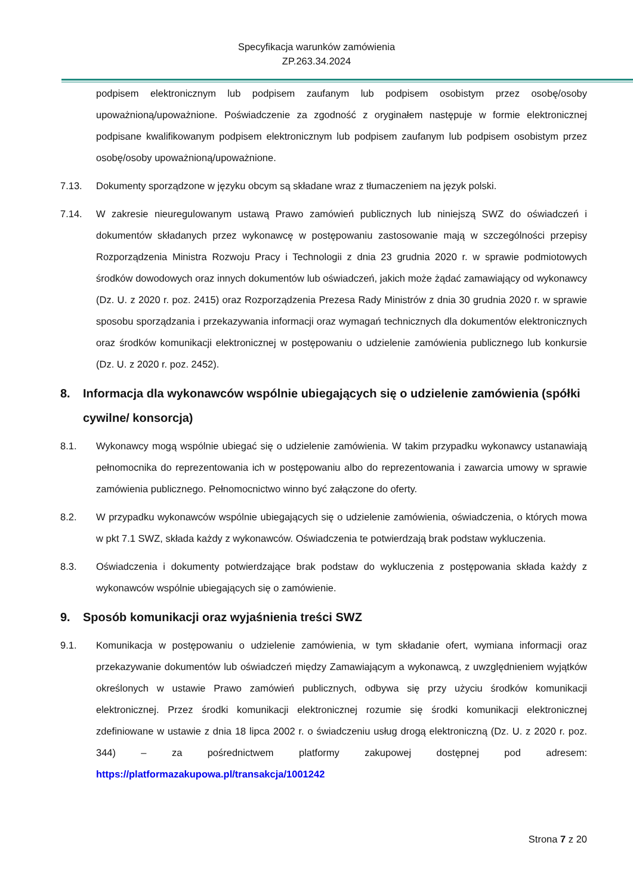Specyfikacja warunków zamówienia
ZP.263.34.2024
podpisem elektronicznym lub podpisem zaufanym lub podpisem osobistym przez osobę/osoby upoważnioną/upoważnione. Poświadczenie za zgodność z oryginałem następuje w formie elektronicznej podpisane kwalifikowanym podpisem elektronicznym lub podpisem zaufanym lub podpisem osobistym przez osobę/osoby upoważnioną/upoważnione.
7.13. Dokumenty sporządzone w języku obcym są składane wraz z tłumaczeniem na język polski.
7.14. W zakresie nieuregulowanym ustawą Prawo zamówień publicznych lub niniejszą SWZ do oświadczeń i dokumentów składanych przez wykonawcę w postępowaniu zastosowanie mają w szczególności przepisy Rozporządzenia Ministra Rozwoju Pracy i Technologii z dnia 23 grudnia 2020 r. w sprawie podmiotowych środków dowodowych oraz innych dokumentów lub oświadczeń, jakich może żądać zamawiający od wykonawcy (Dz. U. z 2020 r. poz. 2415) oraz Rozporządzenia Prezesa Rady Ministrów z dnia 30 grudnia 2020 r. w sprawie sposobu sporządzania i przekazywania informacji oraz wymagań technicznych dla dokumentów elektronicznych oraz środków komunikacji elektronicznej w postępowaniu o udzielenie zamówienia publicznego lub konkursie (Dz. U. z 2020 r. poz. 2452).
8. Informacja dla wykonawców wspólnie ubiegających się o udzielenie zamówienia (spółki cywilne/ konsorcja)
8.1. Wykonawcy mogą wspólnie ubiegać się o udzielenie zamówienia. W takim przypadku wykonawcy ustanawiają pełnomocnika do reprezentowania ich w postępowaniu albo do reprezentowania i zawarcia umowy w sprawie zamówienia publicznego. Pełnomocnictwo winno być załączone do oferty.
8.2. W przypadku wykonawców wspólnie ubiegających się o udzielenie zamówienia, oświadczenia, o których mowa w pkt 7.1 SWZ, składa każdy z wykonawców. Oświadczenia te potwierdzają brak podstaw wykluczenia.
8.3. Oświadczenia i dokumenty potwierdzające brak podstaw do wykluczenia z postępowania składa każdy z wykonawców wspólnie ubiegających się o zamówienie.
9. Sposób komunikacji oraz wyjaśnienia treści SWZ
9.1. Komunikacja w postępowaniu o udzielenie zamówienia, w tym składanie ofert, wymiana informacji oraz przekazywanie dokumentów lub oświadczeń między Zamawiającym a wykonawcą, z uwzględnieniem wyjątków określonych w ustawie Prawo zamówień publicznych, odbywa się przy użyciu środków komunikacji elektronicznej. Przez środki komunikacji elektronicznej rozumie się środki komunikacji elektronicznej zdefiniowane w ustawie z dnia 18 lipca 2002 r. o świadczeniu usług drogą elektroniczną (Dz. U. z 2020 r. poz. 344) – za pośrednictwem platformy zakupowej dostępnej pod adresem: https://platformazakupowa.pl/transakcja/1001242
Strona 7 z 20